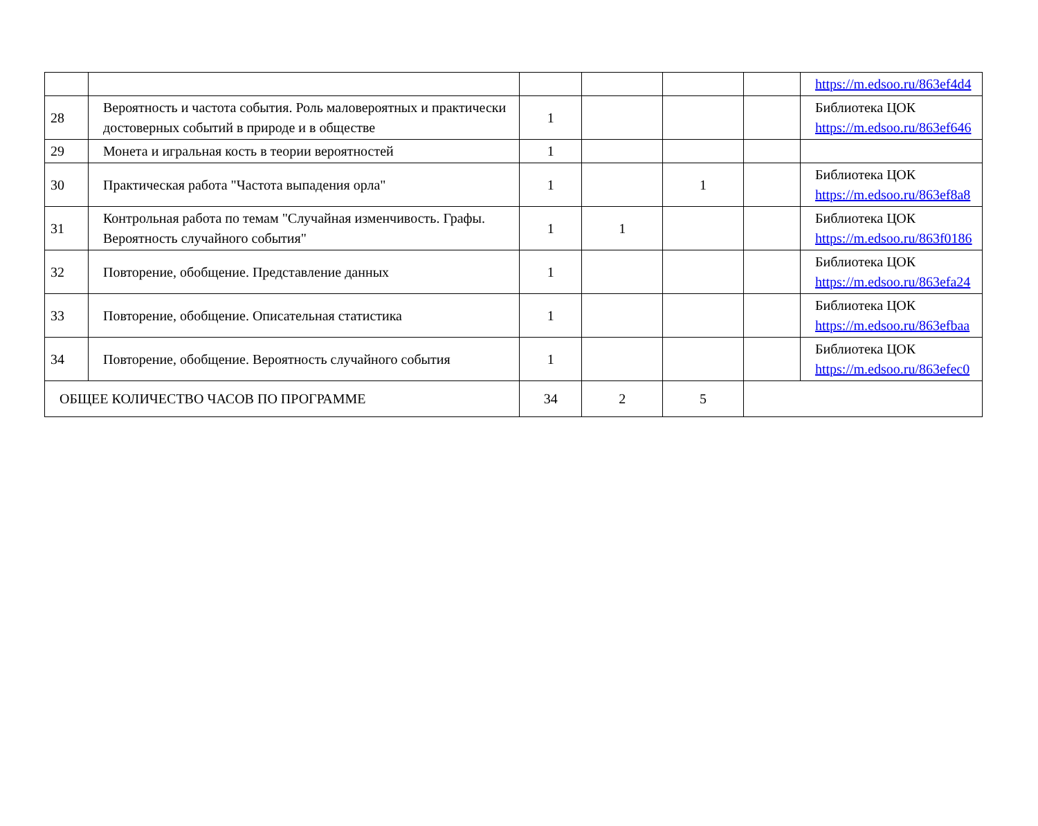| | | | | | | https://m.edsoo.ru/863ef4d4 |
| 28 | Вероятность и частота события. Роль маловероятных и практически достоверных событий в природе и в обществе | 1 | | | | Библиотека ЦОК https://m.edsoo.ru/863ef646 |
| 29 | Монета и игральная кость в теории вероятностей | 1 | | | | |
| 30 | Практическая работа "Частота выпадения орла" | 1 | | 1 | | Библиотека ЦОК https://m.edsoo.ru/863ef8a8 |
| 31 | Контрольная работа по темам "Случайная изменчивость. Графы. Вероятность случайного события" | 1 | 1 | | | Библиотека ЦОК https://m.edsoo.ru/863f0186 |
| 32 | Повторение, обобщение. Представление данных | 1 | | | | Библиотека ЦОК https://m.edsoo.ru/863efa24 |
| 33 | Повторение, обобщение. Описательная статистика | 1 | | | | Библиотека ЦОК https://m.edsoo.ru/863efbaa |
| 34 | Повторение, обобщение. Вероятность случайного события | 1 | | | | Библиотека ЦОК https://m.edsoo.ru/863efec0 |
| ОБЩЕЕ КОЛИЧЕСТВО ЧАСОВ ПО ПРОГРАММЕ | | 34 | 2 | 5 | | |